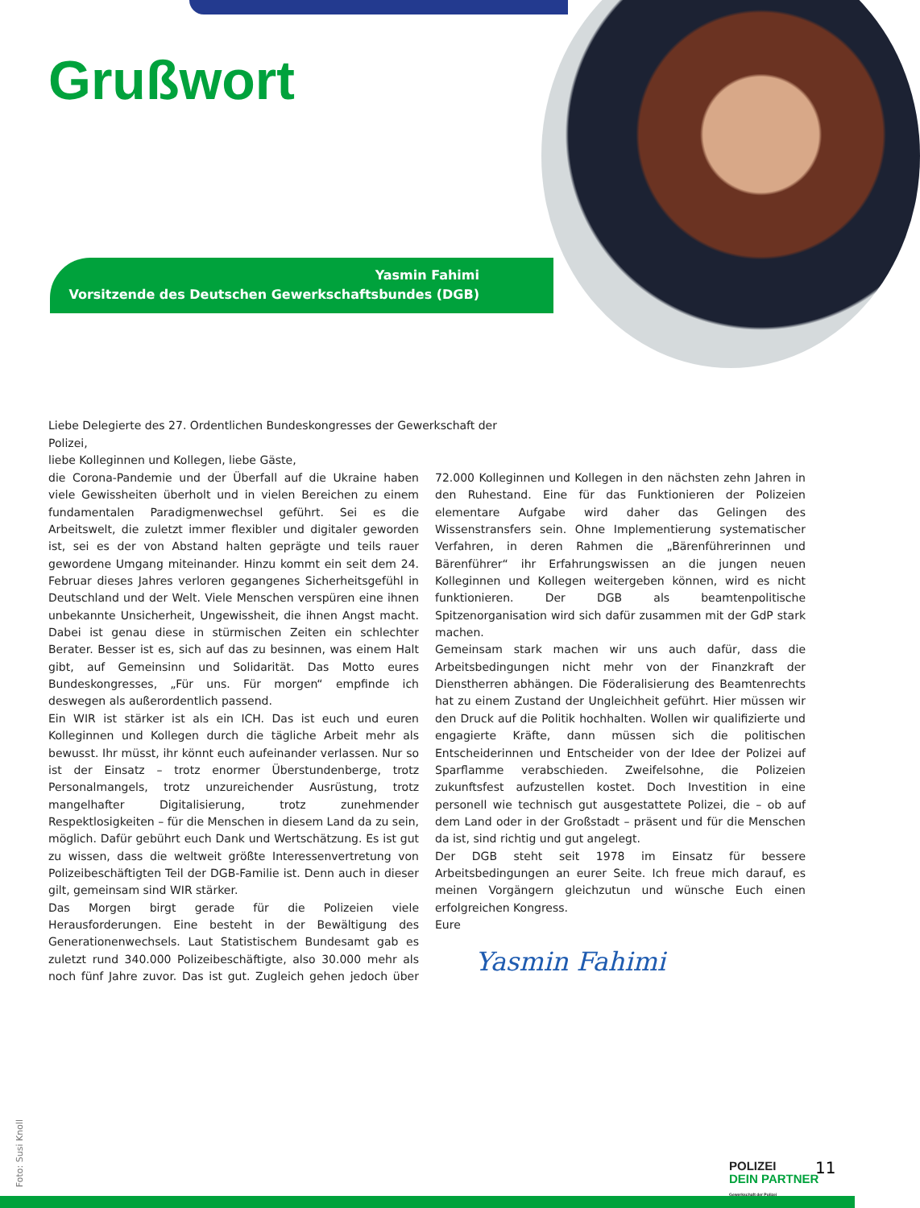Grußwort
Yasmin Fahimi
Vorsitzende des Deutschen Gewerkschaftsbundes (DGB)
Liebe Delegierte des 27. Ordentlichen Bundeskongresses der Gewerkschaft der Polizei,
liebe Kolleginnen und Kollegen, liebe Gäste,
die Corona-Pandemie und der Überfall auf die Ukraine haben viele Gewissheiten überholt und in vielen Bereichen zu einem fundamentalen Paradigmenwechsel geführt. Sei es die Arbeitswelt, die zuletzt immer flexibler und digitaler geworden ist, sei es der von Abstand halten geprägte und teils rauer gewordene Umgang miteinander. Hinzu kommt ein seit dem 24. Februar dieses Jahres verloren gegangenes Sicherheitsgefühl in Deutschland und der Welt. Viele Menschen verspüren eine ihnen unbekannte Unsicherheit, Ungewissheit, die ihnen Angst macht. Dabei ist genau diese in stürmischen Zeiten ein schlechter Berater. Besser ist es, sich auf das zu besinnen, was einem Halt gibt, auf Gemeinsinn und Solidarität. Das Motto eures Bundeskongresses, „Für uns. Für morgen“ empfinde ich deswegen als außerordentlich passend.
Ein WIR ist stärker ist als ein ICH. Das ist euch und euren Kolleginnen und Kollegen durch die tägliche Arbeit mehr als bewusst. Ihr müsst, ihr könnt euch aufeinander verlassen. Nur so ist der Einsatz – trotz enormer Überstundenberge, trotz Personalmangels, trotz unzureichender Ausrüstung, trotz mangelhafter Digitalisierung, trotz zunehmender Respektlosigkeiten – für die Menschen in diesem Land da zu sein, möglich. Dafür gebührt euch Dank und Wertschätzung. Es ist gut zu wissen, dass die weltweit größte Interessenvertretung von Polizeibeschäftigten Teil der DGB-Familie ist. Denn auch in dieser gilt, gemeinsam sind WIR stärker.
Das Morgen birgt gerade für die Polizeien viele Herausforderungen. Eine besteht in der Bewältigung des Generationenwechsels. Laut Statistischem Bundesamt gab es zuletzt rund 340.000 Polizeibeschäftigte, also 30.000 mehr als noch fünf Jahre zuvor. Das ist gut. Zugleich gehen jedoch über 72.000 Kolleginnen und Kollegen in den nächsten zehn Jahren in den Ruhestand. Eine für das Funktionieren der Polizeien elementare Aufgabe wird daher das Gelingen des Wissenstransfers sein. Ohne Implementierung systematischer Verfahren, in deren Rahmen die „Bärenführerinnen und Bärenführer“ ihr Erfahrungswissen an die jungen neuen Kolleginnen und Kollegen weitergeben können, wird es nicht funktionieren. Der DGB als beamtenpolitische Spitzenorganisation wird sich dafür zusammen mit der GdP stark machen.
Gemeinsam stark machen wir uns auch dafür, dass die Arbeitsbedingungen nicht mehr von der Finanzkraft der Dienstherren abhängen. Die Föderalisierung des Beamtenrechts hat zu einem Zustand der Ungleichheit geführt. Hier müssen wir den Druck auf die Politik hochhalten. Wollen wir qualifizierte und engagierte Kräfte, dann müssen sich die politischen Entscheiderinnen und Entscheider von der Idee der Polizei auf Sparflamme verabschieden. Zweifelsohne, die Polizeien zukunftsfest aufzustellen kostet. Doch Investition in eine personell wie technisch gut ausgestattete Polizei, die – ob auf dem Land oder in der Großstadt – präsent und für die Menschen da ist, sind richtig und gut angelegt.
Der DGB steht seit 1978 im Einsatz für bessere Arbeitsbedingungen an eurer Seite. Ich freue mich darauf, es meinen Vorgängern gleichzutun und wünsche Euch einen erfolgreichen Kongress.
Eure
Yasmin Fahimi
Foto: Susi Knoll
POLIZEI
DEIN PARTNER
Gewerkschaft der Polizei
11